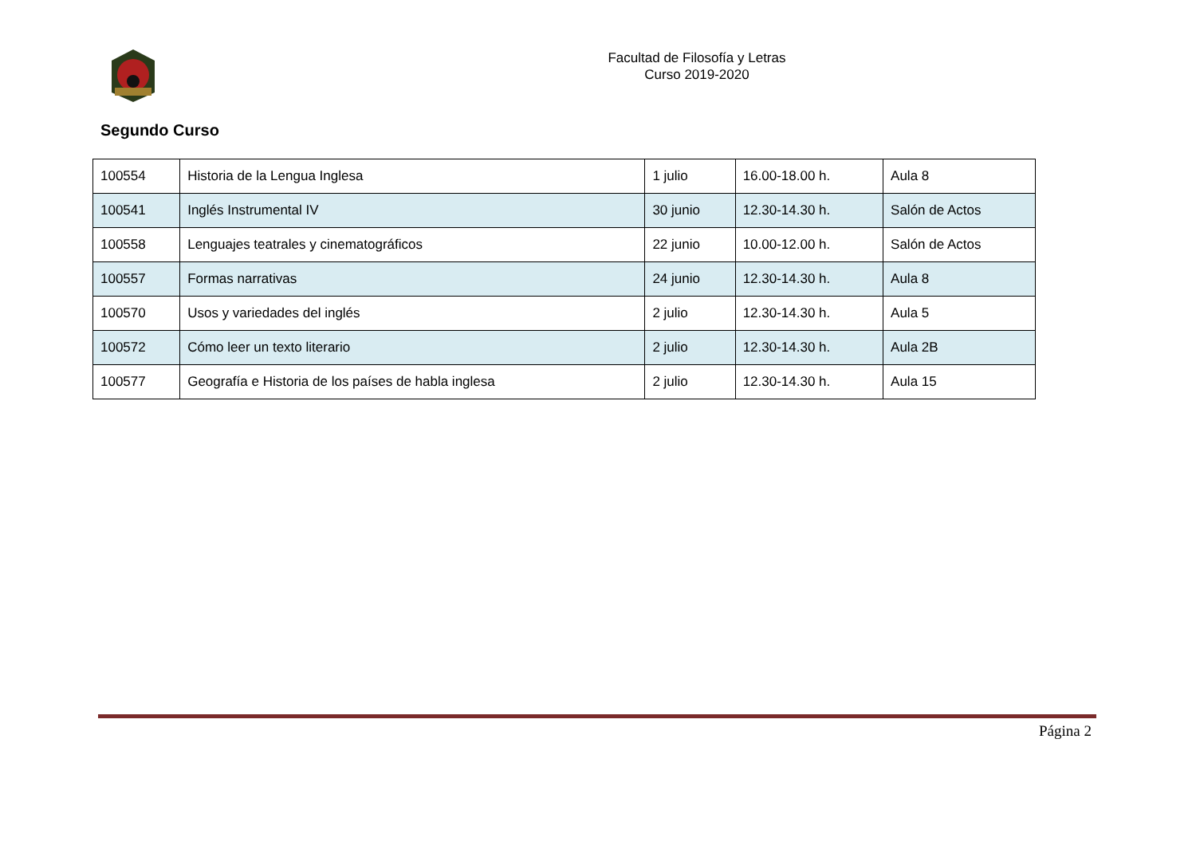Facultad de Filosofía y Letras
Curso 2019-2020
Segundo Curso
| 100554 | Historia de la Lengua Inglesa | 1 julio | 16.00-18.00 h. | Aula 8 |
| 100541 | Inglés Instrumental IV | 30 junio | 12.30-14.30 h. | Salón de Actos |
| 100558 | Lenguajes teatrales y cinematográficos | 22 junio | 10.00-12.00 h. | Salón de Actos |
| 100557 | Formas narrativas | 24 junio | 12.30-14.30 h. | Aula 8 |
| 100570 | Usos y variedades del inglés | 2 julio | 12.30-14.30 h. | Aula 5 |
| 100572 | Cómo leer un texto literario | 2 julio | 12.30-14.30 h. | Aula 2B |
| 100577 | Geografía e Historia de los países de habla inglesa | 2 julio | 12.30-14.30 h. | Aula 15 |
Página 2